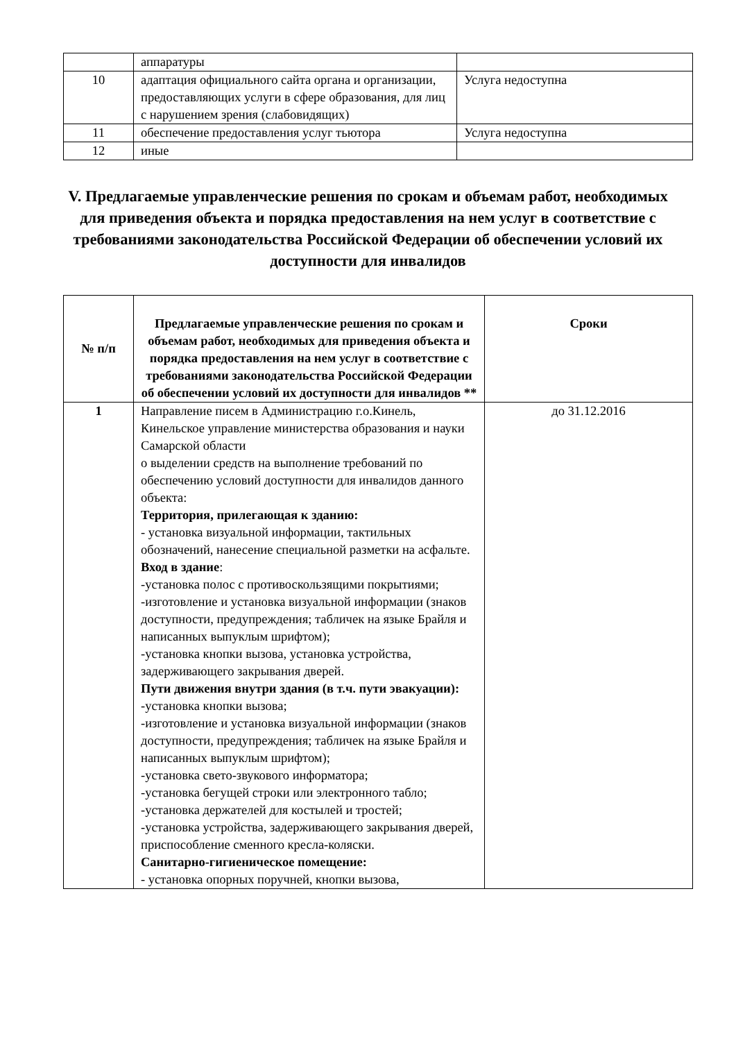| | аппаратуры | |
| 10 | адаптация официального сайта органа и организации, предоставляющих услуги в сфере образования, для лиц с нарушением зрения (слабовидящих) | Услуга недоступна |
| 11 | обеспечение предоставления услуг тьютора | Услуга недоступна |
| 12 | иные | |
V. Предлагаемые управленческие решения по срокам и объемам работ, необходимых для приведения объекта и порядка предоставления на нем услуг в соответствие с требованиями законодательства Российской Федерации об обеспечении условий их доступности для инвалидов
| № п/п | Предлагаемые управленческие решения по срокам и объемам работ, необходимых для приведения объекта и порядка предоставления на нем услуг в соответствие с требованиями законодательства Российской Федерации об обеспечении условий их доступности для инвалидов ** | Сроки |
| --- | --- | --- |
| 1 | Направление писем в Администрацию г.о.Кинель, Кинельское управление министерства образования и науки Самарской области о выделении средств на выполнение требований по обеспечению условий доступности для инвалидов данного объекта: Территория, прилегающая к зданию: - установка визуальной информации, тактильных обозначений, нанесение специальной разметки на асфальте. Вход в здание : -установка полос с противоскользящими покрытиями; -изготовление и установка визуальной информации (знаков доступности, предупреждения; табличек на языке Брайля и написанных выпуклым шрифтом); -установка кнопки вызова, установка устройства, задерживающего закрывания дверей. Пути движения внутри здания (в т.ч. пути эвакуации): -установка кнопки вызова; -изготовление и установка визуальной информации (знаков доступности, предупреждения; табличек на языке Брайля и написанных выпуклым шрифтом); -установка свето-звукового информатора; -установка бегущей строки или электронного табло; -установка держателей для костылей и тростей; -установка устройства, задерживающего закрывания дверей, приспособление сменного кресла-коляски. Санитарно-гигиеническое помещение: - установка опорных поручней, кнопки вызова, | до 31.12.2016 |